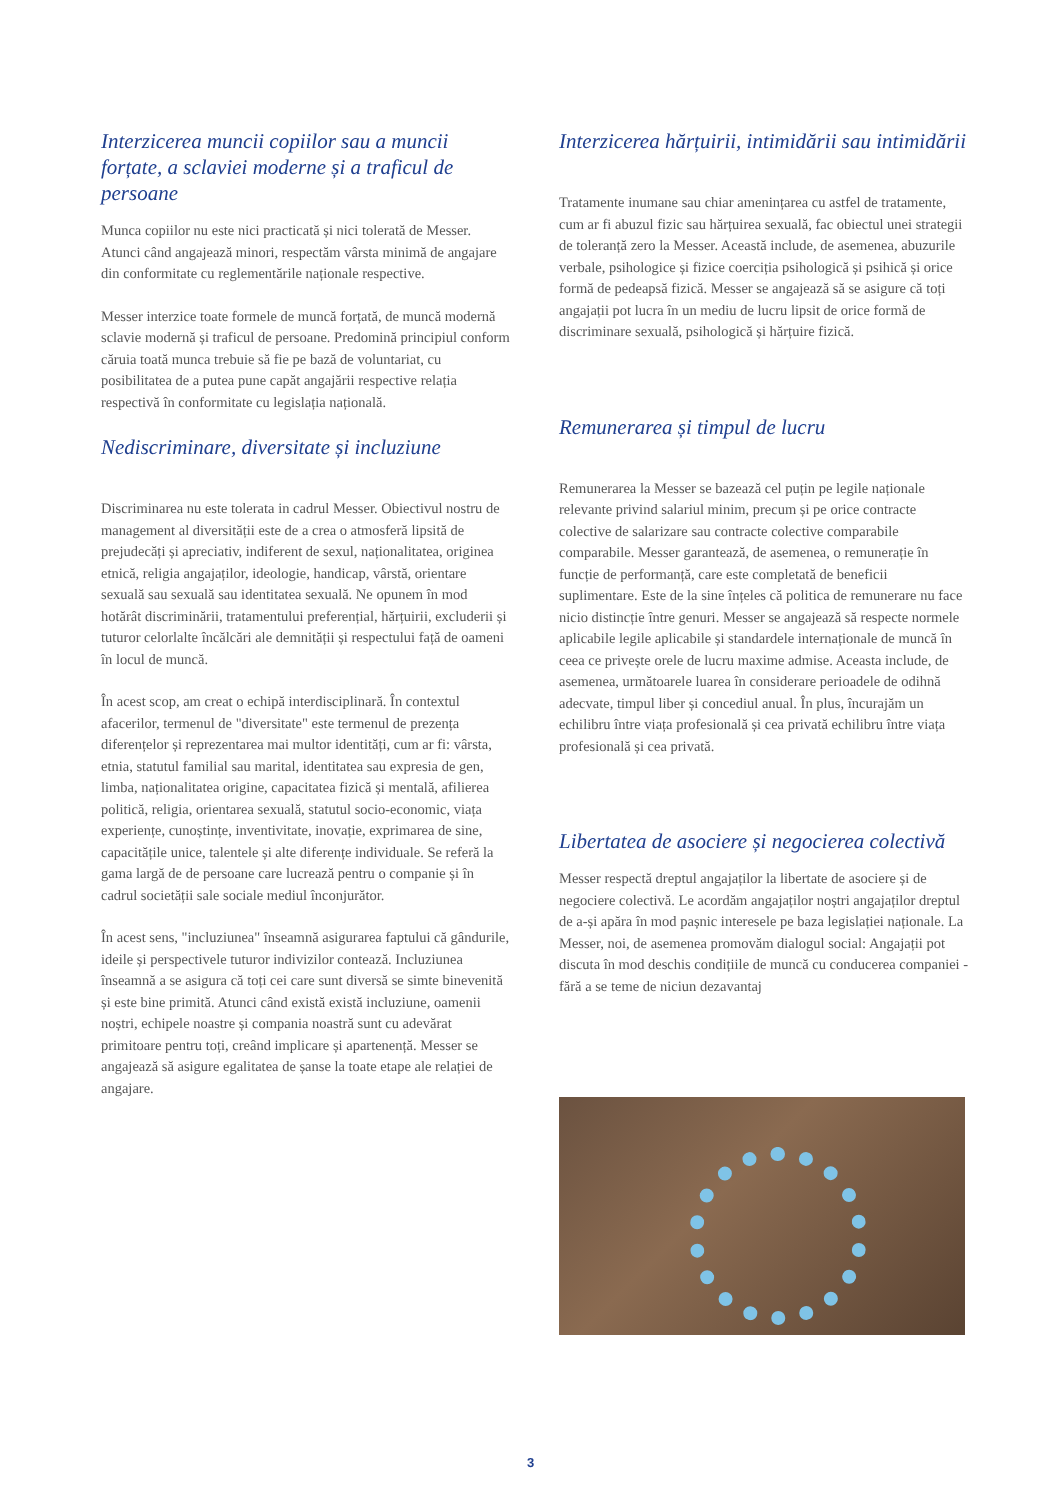Interzicerea muncii copiilor sau a muncii forțate, a sclaviei moderne și a traficul de persoane
Munca copiilor nu este nici practicată și nici tolerată de Messer. Atunci când angajează minori, respectăm vârsta minimă de angajare din conformitate cu reglementările naționale respective.
Messer interzice toate formele de muncă forțată, de muncă modernă sclavie modernă și traficul de persoane. Predomină principiul conform căruia toată munca trebuie să fie pe bază de voluntariat, cu posibilitatea de a putea pune capăt angajării respective relația respectivă în conformitate cu legislația națională.
Nediscriminare, diversitate și incluziune
Discriminarea nu este tolerata in cadrul Messer. Obiectivul nostru de management al diversității este de a crea o atmosferă lipsită de prejudecăți și apreciativ, indiferent de sexul, naționalitatea, originea etnică, religia angajaților, ideologie, handicap, vârstă, orientare sexuală sau sexuală sau identitatea sexuală. Ne opunem în mod hotărât discriminării, tratamentului preferențial, hărțuirii, excluderii și tuturor celorlalte încălcări ale demnității și respectului față de oameni în locul de muncă.
În acest scop, am creat o echipă interdisciplinară. În contextul afacerilor, termenul de "diversitate" este termenul de prezența diferențelor și reprezentarea mai multor identități, cum ar fi: vârsta, etnia, statutul familial sau marital, identitatea sau expresia de gen, limba, naționalitatea origine, capacitatea fizică și mentală, afilierea politică, religia, orientarea sexuală, statutul socio-economic, viața experiențe, cunoștințe, inventivitate, inovație, exprimarea de sine, capacitățile unice, talentele și alte diferențe individuale. Se referă la gama largă de de persoane care lucrează pentru o companie și în cadrul societății sale sociale mediul înconjurător.
În acest sens, "incluziunea" înseamnă asigurarea faptului că gândurile, ideile și perspectivele tuturor indivizilor contează. Incluziunea înseamnă a se asigura că toți cei care sunt diversă se simte binevenită și este bine primită. Atunci când există există incluziune, oamenii noștri, echipele noastre și compania noastră sunt cu adevărat primitoare pentru toți, creând implicare și apartenență. Messer se angajează să asigure egalitatea de șanse la toate etape ale relației de angajare.
Interzicerea hărțuirii, intimidării sau intimidării
Tratamente inumane sau chiar amenințarea cu astfel de tratamente, cum ar fi abuzul fizic sau hărțuirea sexuală, fac obiectul unei strategii de toleranță zero la Messer. Această include, de asemenea, abuzurile verbale, psihologice și fizice coerciția psihologică și psihică și orice formă de pedeapsă fizică. Messer se angajează să se asigure că toți angajații pot lucra în un mediu de lucru lipsit de orice formă de discriminare sexuală, psihologică și hărțuire fizică.
Remunerarea și timpul de lucru
Remunerarea la Messer se bazează cel puțin pe legile naționale relevante privind salariul minim, precum și pe orice contracte colective de salarizare sau contracte colective comparabile comparabile. Messer garantează, de asemenea, o remunerație în funcție de performanță, care este completată de beneficii suplimentare. Este de la sine înțeles că politica de remunerare nu face nicio distincție între genuri. Messer se angajează să respecte normele aplicabile legile aplicabile și standardele internaționale de muncă în ceea ce privește orele de lucru maxime admise. Aceasta include, de asemenea, următoarele luarea în considerare perioadele de odihnă adecvate, timpul liber și concediul anual. În plus, încurajăm un echilibru între viața profesională și cea privată echilibru între viața profesională și cea privată.
Libertatea de asociere și negocierea colectivă
Messer respectă dreptul angajaților la libertate de asociere și de negociere colectivă. Le acordăm angajaților noștri angajaților dreptul de a-și apăra în mod pașnic interesele pe baza legislației naționale. La Messer, noi, de asemenea promovăm dialogul social: Angajații pot discuta în mod deschis condițiile de muncă cu conducerea companiei - fără a se teme de niciun dezavantaj
3